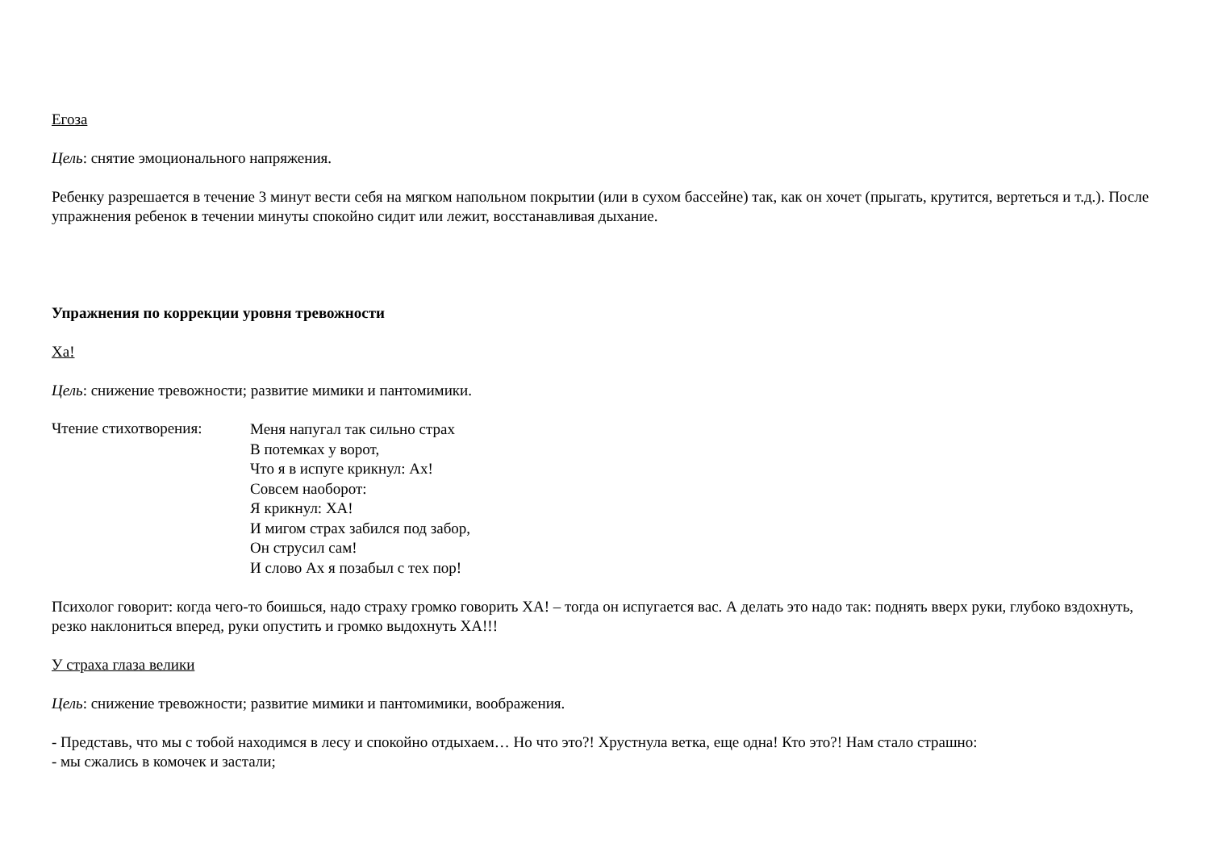Егоза
Цель: снятие эмоционального напряжения.
Ребенку разрешается в течение 3 минут вести себя на мягком напольном покрытии (или в сухом бассейне) так, как он хочет (прыгать, крутится, вертеться и т.д.). После упражнения ребенок в течении минуты спокойно сидит или лежит, восстанавливая дыхание.
Упражнения по коррекции уровня тревожности
Ха!
Цель: снижение тревожности; развитие мимики и пантомимики.
Чтение стихотворения:
Меня напугал так сильно страх
В потемках у ворот,
Что я в испуге крикнул: Ах!
Совсем наоборот:
Я крикнул: ХА!
И мигом страх забился под забор,
Он струсил сам!
И слово Ах я позабыл с тех пор!
Психолог говорит: когда чего-то боишься, надо страху громко говорить ХА! – тогда он испугается вас. А делать это надо так: поднять вверх руки, глубоко вздохнуть, резко наклониться вперед, руки опустить и громко выдохнуть ХА!!!
У страха глаза велики
Цель: снижение тревожности; развитие мимики и пантомимики, воображения.
- Представь, что мы с тобой находимся в лесу и спокойно отдыхаем… Но что это?! Хрустнула ветка, еще одна! Кто это?! Нам стало страшно:
- мы сжались в комочек и застали;